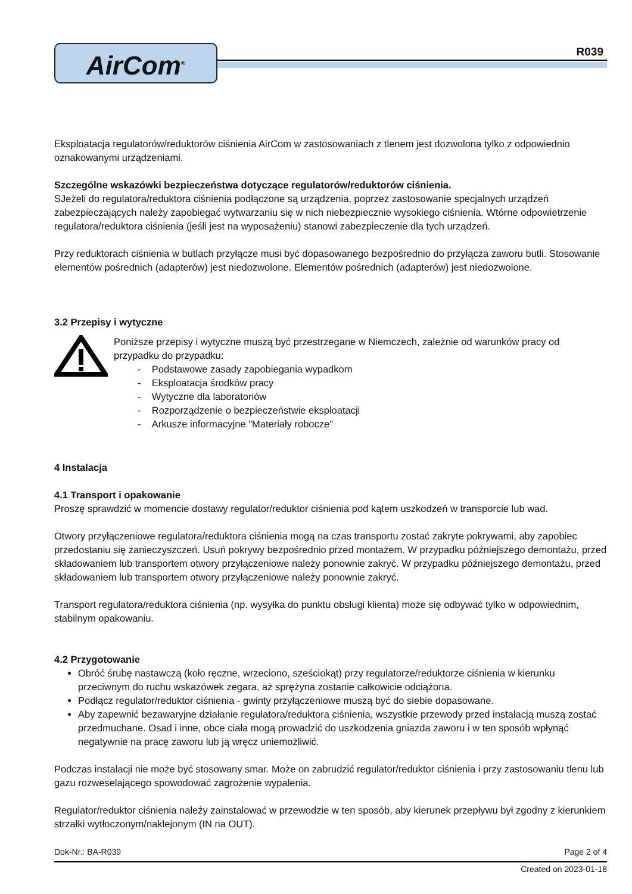AirCom<sup>®</sup>
R039
Eksploatacja regulatorów/reduktorów ciśnienia AirCom w zastosowaniach z tlenem jest dozwolona tylko z odpowiednio oznakowanymi urządzeniami.
Szczególne wskazówki bezpieczeństwa dotyczące regulatorów/reduktorów ciśnienia.
SJeżeli do regulatora/reduktora ciśnienia podłączone są urządzenia, poprzez zastosowanie specjalnych urządzeń zabezpieczających należy zapobiegać wytwarzaniu się w nich niebezpiecznie wysokiego ciśnienia. Wtórne odpowietrzenie regulatora/reduktora ciśnienia (jeśli jest na wyposażeniu) stanowi zabezpieczenie dla tych urządzeń.
Przy reduktorach ciśnienia w butlach przyłącze musi być dopasowanego bezpośrednio do przyłącza zaworu butli. Stosowanie elementów pośrednich (adapterów) jest niedozwolone. Elementów pośrednich (adapterów) jest niedozwolone.
3.2 Przepisy i wytyczne
Poniższe przepisy i wytyczne muszą być przestrzegane w Niemczech, zależnie od warunków pracy od przypadku do przypadku:
- Podstawowe zasady zapobiegania wypadkom
- Eksploatacja środków pracy
- Wytyczne dla laboratoriów
- Rozporządzenie o bezpieczeństwie eksploatacji
- Arkusze informacyjne "Materiały robocze"
4 Instalacja
4.1 Transport i opakowanie
Proszę sprawdzić w momencie dostawy regulator/reduktor ciśnienia pod kątem uszkodzeń w transporcie lub wad.
Otwory przyłączeniowe regulatora/reduktora ciśnienia mogą na czas transportu zostać zakryte pokrywami, aby zapobiec przedostaniu się zanieczyszczeń. Usuń pokrywy bezpośrednio przed montażem. W przypadku późniejszego demontażu, przed składowaniem lub transportem otwory przyłączeniowe należy ponownie zakryć. W przypadku późniejszego demontażu, przed składowaniem lub transportem otwory przyłączeniowe należy ponownie zakryć.
Transport regulatora/reduktora ciśnienia (np. wysyłka do punktu obsługi klienta) może się odbywać tylko w odpowiednim, stabilnym opakowaniu.
4.2 Przygotowanie
Obróć śrubę nastawczą (koło ręczne, wrzeciono, sześciokąt) przy regulatorze/reduktorze ciśnienia w kierunku przeciwnym do ruchu wskazówek zegara, aż sprężyna zostanie całkowicie odciążona.
Podłącz regulator/reduktor ciśnienia - gwinty przyłączeniowe muszą być do siebie dopasowane.
Aby zapewnić bezawaryjne działanie regulatora/reduktora ciśnienia, wszystkie przewody przed instalacją muszą zostać przedmuchane. Osad i inne, obce ciała mogą prowadzić do uszkodzenia gniazda zaworu i w ten sposób wpłynąć negatywnie na pracę zaworu lub ją wręcz uniemożliwić.
Podczas instalacji nie może być stosowany smar. Może on zabrudzić regulator/reduktor ciśnienia i przy zastosowaniu tlenu lub gazu rozweselającego spowodować zagrożenie wypalenia.
Regulator/reduktor ciśnienia należy zainstalować w przewodzie w ten sposób, aby kierunek przepływu był zgodny z kierunkiem strzałki wytłoczonym/naklejonym (IN na OUT).
Dok-Nr.: BA-R039 Page 2 of 4
Created on 2023-01-18